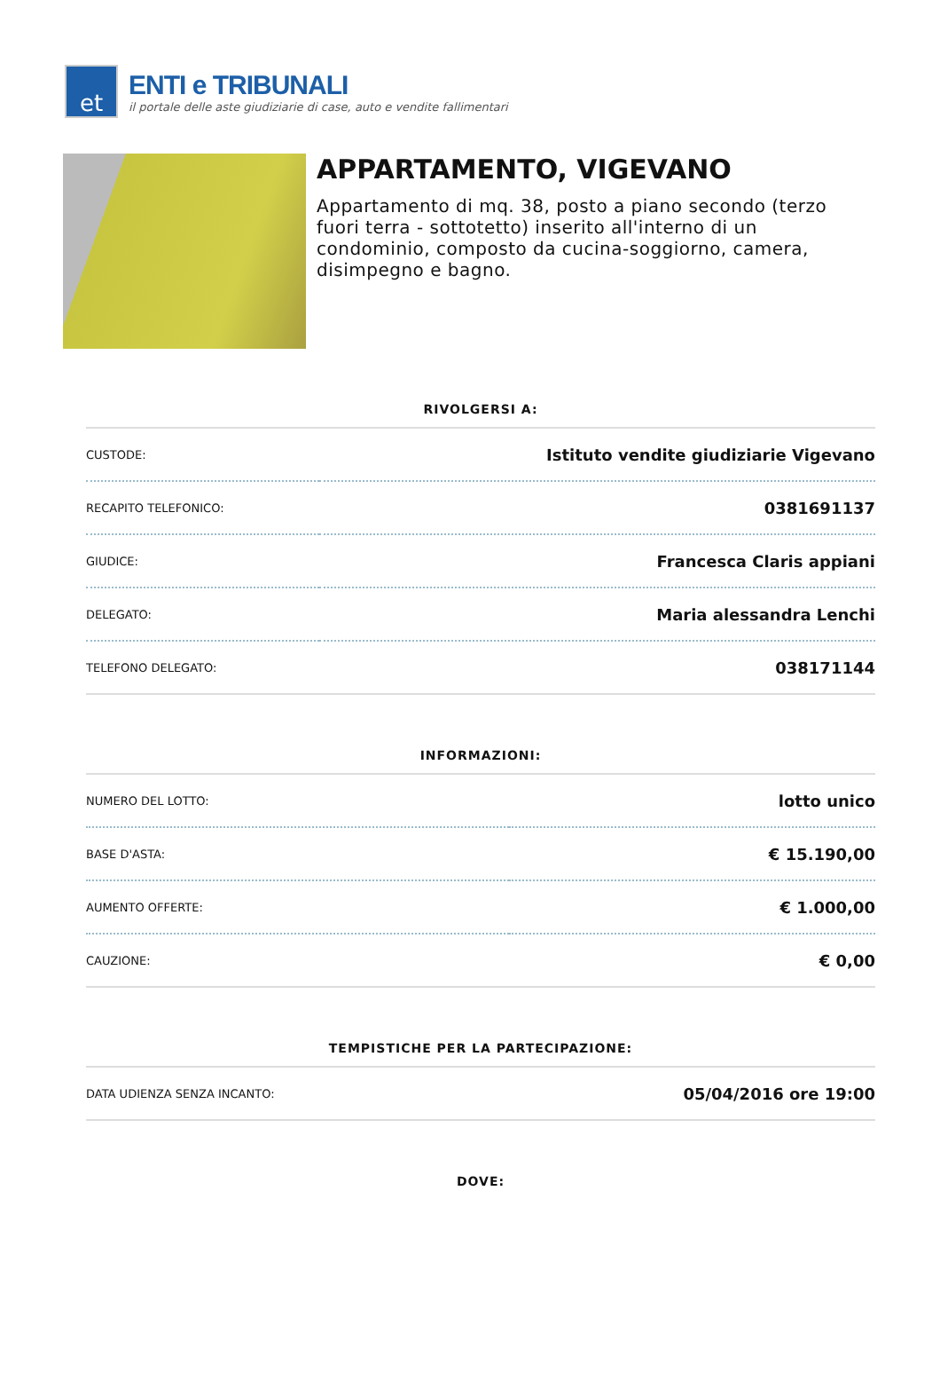et
ENTI e TRIBUNALI
il portale delle aste giudiziarie di case, auto e vendite fallimentari
APPARTAMENTO, VIGEVANO
Appartamento di mq. 38, posto a piano secondo (terzo fuori terra - sottotetto) inserito all'interno di un condominio, composto da cucina-soggiorno, camera, disimpegno e bagno.
RIVOLGERSI A:
| CUSTODE: | Istituto vendite giudiziarie Vigevano |
| RECAPITO TELEFONICO: | 0381691137 |
| GIUDICE: | Francesca Claris appiani |
| DELEGATO: | Maria alessandra Lenchi |
| TELEFONO DELEGATO: | 038171144 |
INFORMAZIONI:
| NUMERO DEL LOTTO: | lotto unico |
| BASE D'ASTA: | € 15.190,00 |
| AUMENTO OFFERTE: | € 1.000,00 |
| CAUZIONE: | € 0,00 |
TEMPISTICHE PER LA PARTECIPAZIONE:
| DATA UDIENZA SENZA INCANTO: | 05/04/2016 ore 19:00 |
DOVE: